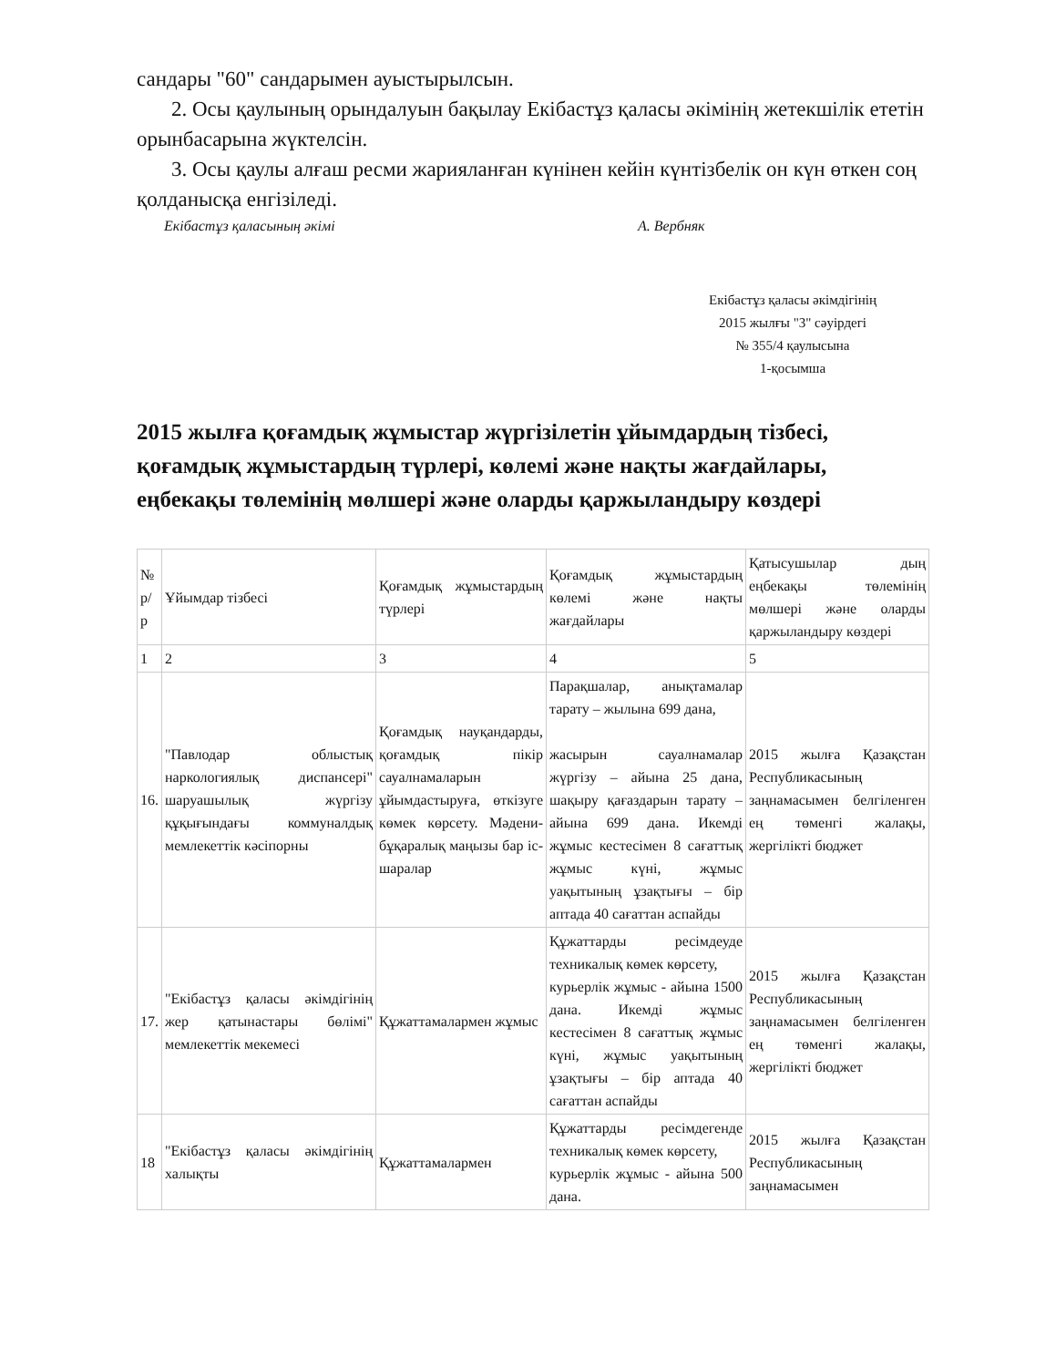сандары "60" сандарымен ауыстырылсын.
2. Осы қаулының орындалуын бақылау Екібастұз қаласы әкімінің жетекшілік ететін орынбасарына жүктелсін.
3. Осы қаулы алғаш ресми жарияланған күнінен кейін күнтізбелік он күн өткен соң қолданысқа енгізіледі.
Екібастұз қаласының әкімі А. Вербняк
Екібастұз қаласы әкімдігінің
2015 жылғы "3" сәуірдегі
№ 355/4 қаулысына
1-қосымша
2015 жылға қоғамдық жұмыстар жүргізілетін ұйымдардың тізбесі, қоғамдық жұмыстардың түрлері, көлемі және нақты жағдайлары, еңбекақы төлемінің мөлшері және оларды қаржыландыру көздері
| № р/р | Ұйымдар тізбесі | Қоғамдық жұмыстардың түрлері | Қоғамдық жұмыстардың көлемі және нақты жағдайлары | Қатысушылар дың еңбекақы төлемінің мөлшері және оларды қаржыландыру көздері |
| 1 | 2 | 3 | 4 | 5 |
| 16. | "Павлодар облыстық наркологиялық диспансері" шаруашылық жүргізу құқығындағы коммуналдық мемлекеттік кәсіпорны | Қоғамдық науқандарды, қоғамдық пікір сауалнамаларын ұйымдастыруға, өткізуге көмек көрсету. Мәдени-бұқаралық маңызы бар іс-шаралар | Парақшалар, анықтамалар тарату – жылына 699 дана, жасырын сауалнамалар жүргізу – айына 25 дана, шақыру қағаздарын тарату – айына 699 дана. Икемді жұмыс кестесімен 8 сағаттық жұмыс күні, жұмыс уақытының ұзақтығы – бір аптада 40 сағаттан аспайды | 2015 жылға Қазақстан Республикасының заңнамасымен белгіленген ең төменгі жалақы, жергілікті бюджет |
| 17. | "Екібастұз қаласы әкімдігінің жер қатынастары бөлімі" мемлекеттік мекемесі | Құжаттамалармен жұмыс | Құжаттарды ресімдеуде техникалық көмек көрсету, курьерлік жұмыс - айына 1500 дана. Икемді жұмыс кестесімен 8 сағаттық жұмыс күні, жұмыс уақытының ұзақтығы – бір аптада 40 сағаттан аспайды | 2015 жылға Қазақстан Республикасының заңнамасымен белгіленген ең төменгі жалақы, жергілікті бюджет |
| 18 | "Екібастұз қаласы әкімдігінің халықты | Құжаттамалармен | Құжаттарды ресімдегенде техникалық көмек көрсету, курьерлік жұмыс - айына 500 дана. | 2015 жылға Қазақстан Республикасының заңнамасымен |